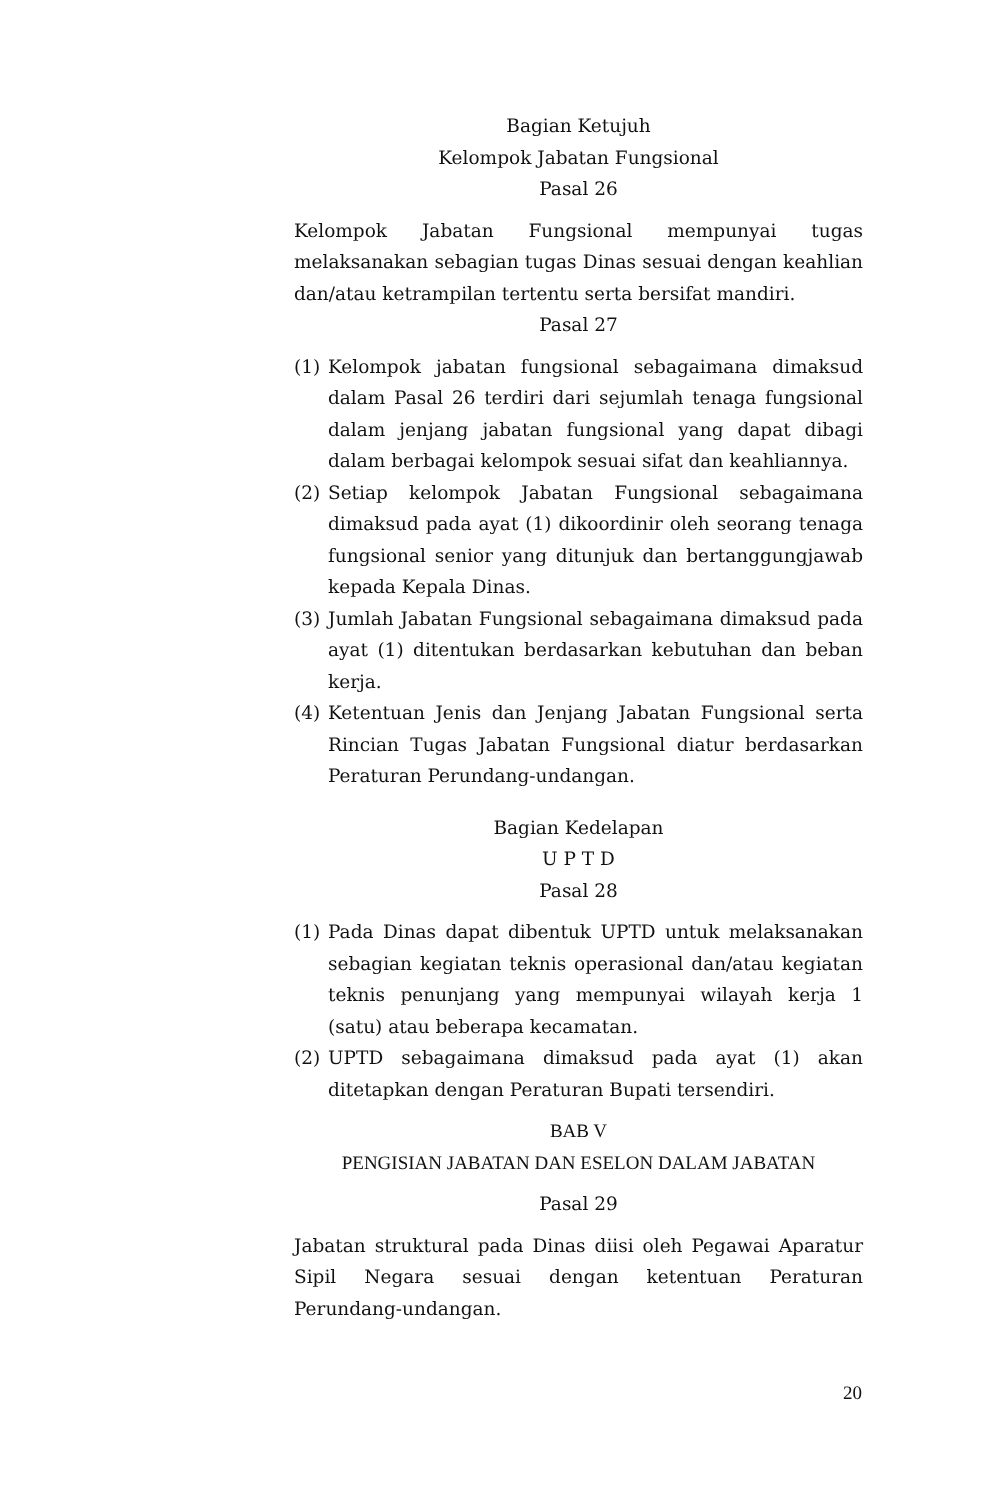Bagian Ketujuh
Kelompok Jabatan Fungsional
Pasal 26
Kelompok Jabatan Fungsional mempunyai tugas melaksanakan sebagian tugas Dinas sesuai dengan keahlian dan/atau ketrampilan tertentu serta bersifat mandiri.
Pasal 27
(1) Kelompok jabatan fungsional sebagaimana dimaksud dalam Pasal 26 terdiri dari sejumlah tenaga fungsional dalam jenjang jabatan fungsional yang dapat dibagi dalam berbagai kelompok sesuai sifat dan keahliannya.
(2) Setiap kelompok Jabatan Fungsional sebagaimana dimaksud pada ayat (1) dikoordinir oleh seorang tenaga fungsional senior yang ditunjuk dan bertanggungjawab kepada Kepala Dinas.
(3) Jumlah Jabatan Fungsional sebagaimana dimaksud pada ayat (1) ditentukan berdasarkan kebutuhan dan beban kerja.
(4) Ketentuan Jenis dan Jenjang Jabatan Fungsional serta Rincian Tugas Jabatan Fungsional diatur berdasarkan Peraturan Perundang-undangan.
Bagian Kedelapan
U P T D
Pasal 28
(1) Pada Dinas dapat dibentuk UPTD untuk melaksanakan sebagian kegiatan teknis operasional dan/atau kegiatan teknis penunjang yang mempunyai wilayah kerja 1 (satu) atau beberapa kecamatan.
(2) UPTD sebagaimana dimaksud pada ayat (1) akan ditetapkan dengan Peraturan Bupati tersendiri.
BAB V
PENGISIAN JABATAN DAN ESELON DALAM JABATAN
Pasal 29
Jabatan struktural pada Dinas diisi oleh Pegawai Aparatur Sipil Negara sesuai dengan ketentuan Peraturan Perundang-undangan.
20